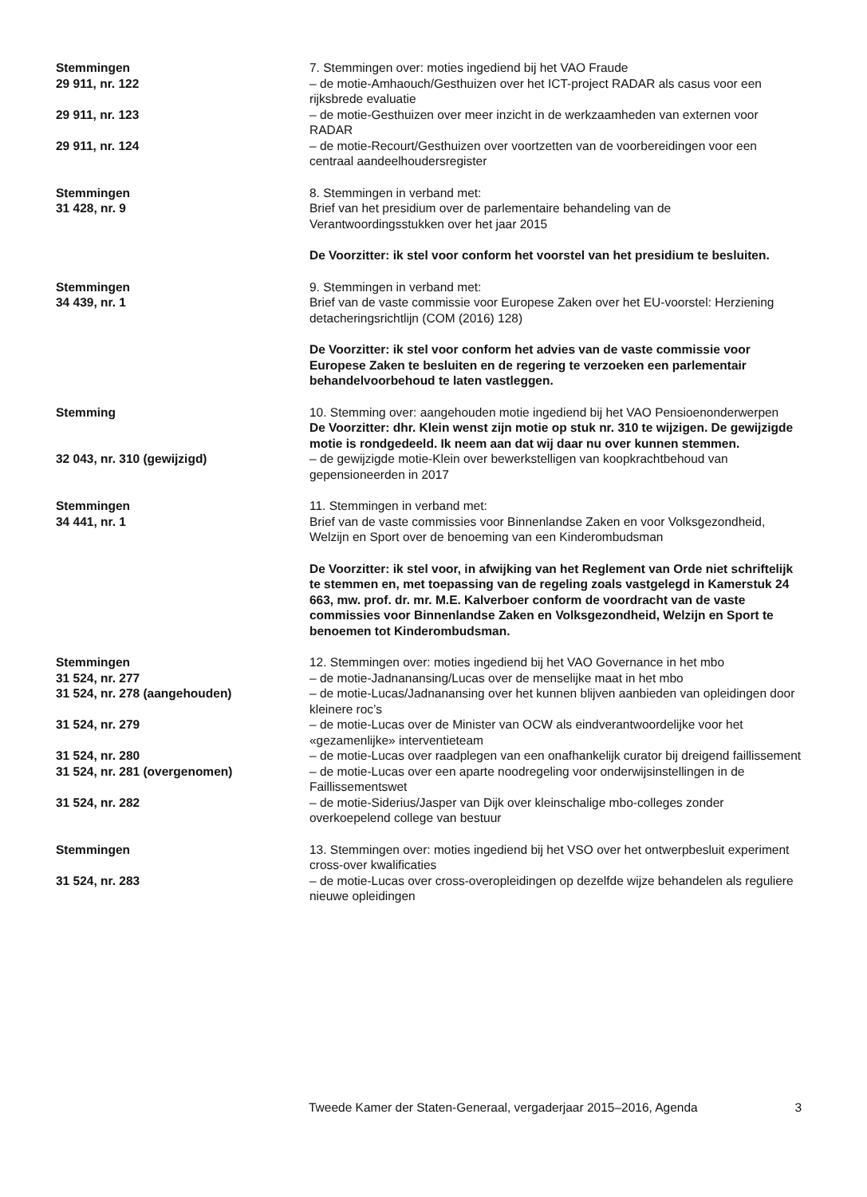Stemmingen 7. Stemmingen over: moties ingediend bij het VAO Fraude
29 911, nr. 122 – de motie-Amhaouch/Gesthuizen over het ICT-project RADAR als casus voor een rijksbrede evaluatie
29 911, nr. 123 – de motie-Gesthuizen over meer inzicht in de werkzaamheden van externen voor RADAR
29 911, nr. 124 – de motie-Recourt/Gesthuizen over voortzetten van de voorbereidingen voor een centraal aandeelhoudersregister
Stemmingen
31 428, nr. 9
8. Stemmingen in verband met:
Brief van het presidium over de parlementaire behandeling van de Verantwoordingsstukken over het jaar 2015
De Voorzitter: ik stel voor conform het voorstel van het presidium te besluiten.
Stemmingen
34 439, nr. 1
9. Stemmingen in verband met:
Brief van de vaste commissie voor Europese Zaken over het EU-voorstel: Herziening detacheringsrichtlijn (COM (2016) 128)
De Voorzitter: ik stel voor conform het advies van de vaste commissie voor Europese Zaken te besluiten en de regering te verzoeken een parlementair behandelvoorbehoud te laten vastleggen.
Stemming 10. Stemming over: aangehouden motie ingediend bij het VAO Pensioenonderwerpen
De Voorzitter: dhr. Klein wenst zijn motie op stuk nr. 310 te wijzigen. De gewijzigde motie is rondgedeeld. Ik neem aan dat wij daar nu over kunnen stemmen.
32 043, nr. 310 (gewijzigd) – de gewijzigde motie-Klein over bewerkstelligen van koopkrachtbehoud van gepensioneerden in 2017
Stemmingen
34 441, nr. 1
11. Stemmingen in verband met:
Brief van de vaste commissies voor Binnenlandse Zaken en voor Volksgezondheid, Welzijn en Sport over de benoeming van een Kinderombudsman
De Voorzitter: ik stel voor, in afwijking van het Reglement van Orde niet schriftelijk te stemmen en, met toepassing van de regeling zoals vastgelegd in Kamerstuk 24 663, mw. prof. dr. mr. M.E. Kalverboer conform de voordracht van de vaste commissies voor Binnenlandse Zaken en Volksgezondheid, Welzijn en Sport te benoemen tot Kinderombudsman.
Stemmingen 12. Stemmingen over: moties ingediend bij het VAO Governance in het mbo
31 524, nr. 277 – de motie-Jadnanansing/Lucas over de menselijke maat in het mbo
31 524, nr. 278 (aangehouden) – de motie-Lucas/Jadnanansing over het kunnen blijven aanbieden van opleidingen door kleinere roc’s
31 524, nr. 279 – de motie-Lucas over de Minister van OCW als eindverantwoordelijke voor het «gezamenlijke» interventieteam
31 524, nr. 280 – de motie-Lucas over raadplegen van een onafhankelijk curator bij dreigend faillissement
31 524, nr. 281 (overgenomen) – de motie-Lucas over een aparte noodregeling voor onderwijsinstellingen in de Faillissementswet
31 524, nr. 282 – de motie-Siderius/Jasper van Dijk over kleinschalige mbo-colleges zonder overkoepelend college van bestuur
Stemmingen 13. Stemmingen over: moties ingediend bij het VSO over het ontwerpbesluit experiment cross-over kwalificaties
31 524, nr. 283 – de motie-Lucas over cross-overopleidingen op dezelfde wijze behandelen als reguliere nieuwe opleidingen
Tweede Kamer der Staten-Generaal, vergaderjaar 2015–2016, Agenda 3